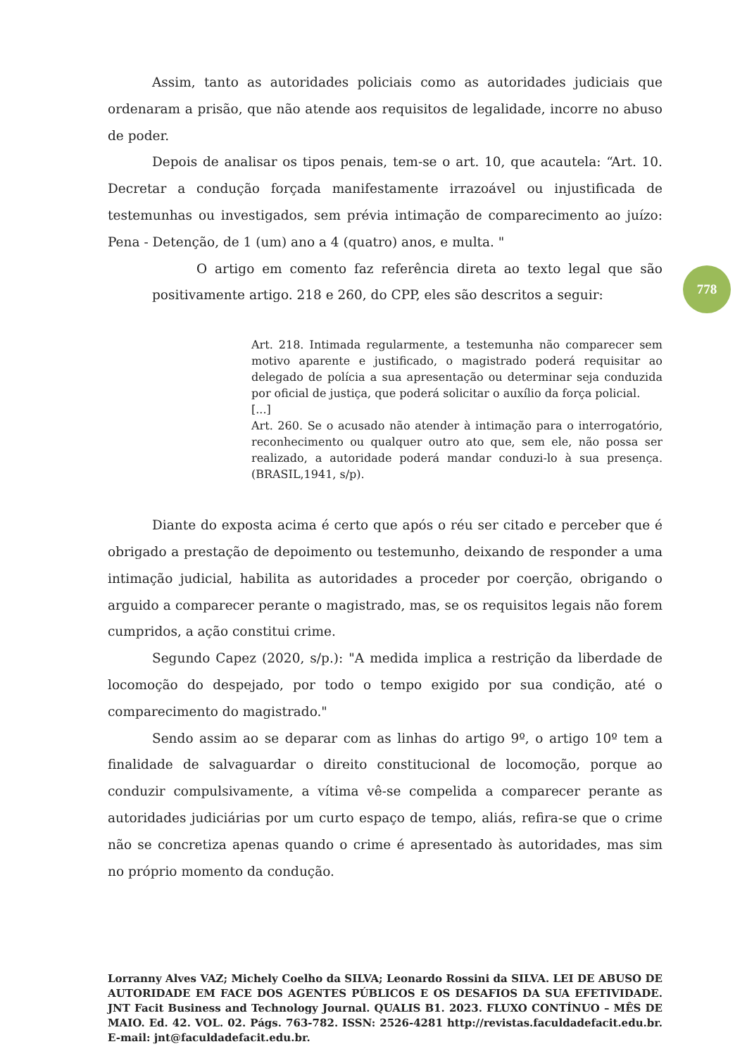Assim, tanto as autoridades policiais como as autoridades judiciais que ordenaram a prisão, que não atende aos requisitos de legalidade, incorre no abuso de poder.
Depois de analisar os tipos penais, tem-se o art. 10, que acautela: “Art. 10. Decretar a condução forçada manifestamente irrazoável ou injustificada de testemunhas ou investigados, sem prévia intimação de comparecimento ao juízo: Pena - Detenção, de 1 (um) ano a 4 (quatro) anos, e multa. "
O artigo em comento faz referência direta ao texto legal que são positivamente artigo. 218 e 260, do CPP, eles são descritos a seguir:
Art. 218. Intimada regularmente, a testemunha não comparecer sem motivo aparente e justificado, o magistrado poderá requisitar ao delegado de polícia a sua apresentação ou determinar seja conduzida por oficial de justiça, que poderá solicitar o auxílio da força policial.
[...]
Art. 260. Se o acusado não atender à intimação para o interrogatório, reconhecimento ou qualquer outro ato que, sem ele, não possa ser realizado, a autoridade poderá mandar conduzi-lo à sua presença. (BRASIL,1941, s/p).
Diante do exposta acima é certo que após o réu ser citado e perceber que é obrigado a prestação de depoimento ou testemunho, deixando de responder a uma intimação judicial, habilita as autoridades a proceder por coerção, obrigando o arguido a comparecer perante o magistrado, mas, se os requisitos legais não forem cumpridos, a ação constitui crime.
Segundo Capez (2020, s/p.): "A medida implica a restrição da liberdade de locomoção do despejado, por todo o tempo exigido por sua condição, até o comparecimento do magistrado."
Sendo assim ao se deparar com as linhas do artigo 9º, o artigo 10º tem a finalidade de salvaguardar o direito constitucional de locomoção, porque ao conduzir compulsivamente, a vítima vê-se compelida a comparecer perante as autoridades judiciárias por um curto espaço de tempo, aliás, refira-se que o crime não se concretiza apenas quando o crime é apresentado às autoridades, mas sim no próprio momento da condução.
778
Lorranny Alves VAZ; Michely Coelho da SILVA; Leonardo Rossini da SILVA. LEI DE ABUSO DE AUTORIDADE EM FACE DOS AGENTES PÚBLICOS E OS DESAFIOS DA SUA EFETIVIDADE. JNT Facit Business and Technology Journal. QUALIS B1. 2023. FLUXO CONTÍNUO – MÊS DE MAIO. Ed. 42. VOL. 02. Págs. 763-782. ISSN: 2526-4281 http://revistas.faculdadefacit.edu.br. E-mail: jnt@faculdadefacit.edu.br.